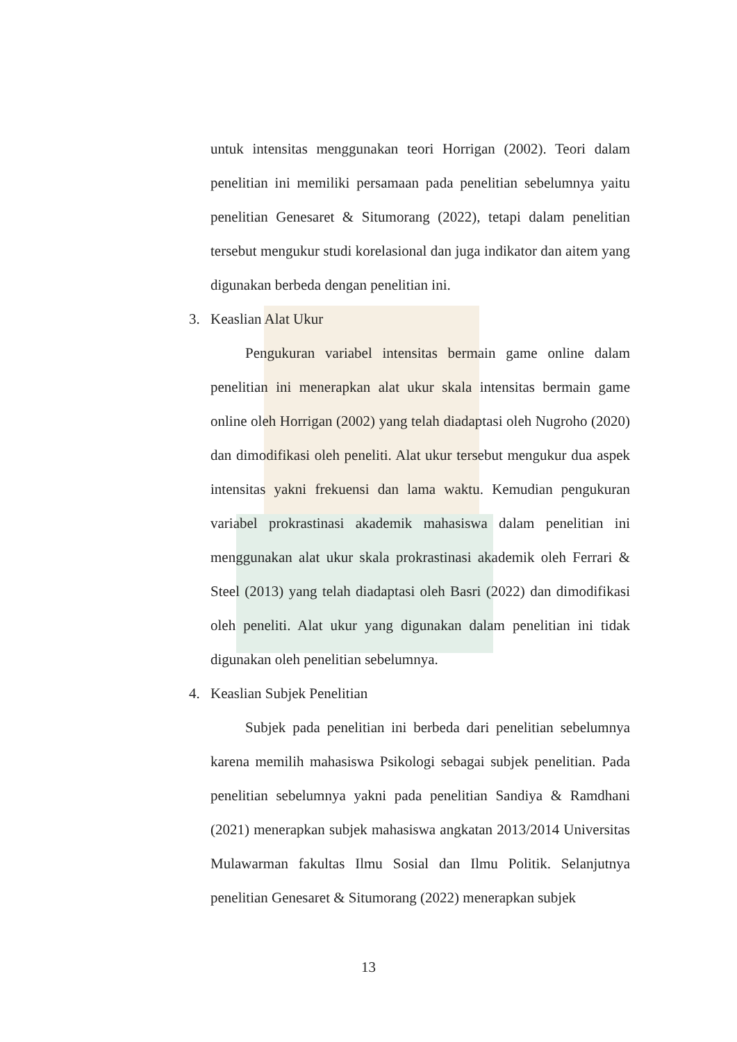untuk intensitas menggunakan teori Horrigan (2002). Teori dalam penelitian ini memiliki persamaan pada penelitian sebelumnya yaitu penelitian Genesaret & Situmorang (2022), tetapi dalam penelitian tersebut mengukur studi korelasional dan juga indikator dan aitem yang digunakan berbeda dengan penelitian ini.
3. Keaslian Alat Ukur
Pengukuran variabel intensitas bermain game online dalam penelitian ini menerapkan alat ukur skala intensitas bermain game online oleh Horrigan (2002) yang telah diadaptasi oleh Nugroho (2020) dan dimodifikasi oleh peneliti. Alat ukur tersebut mengukur dua aspek intensitas yakni frekuensi dan lama waktu. Kemudian pengukuran variabel prokrastinasi akademik mahasiswa dalam penelitian ini menggunakan alat ukur skala prokrastinasi akademik oleh Ferrari & Steel (2013) yang telah diadaptasi oleh Basri (2022) dan dimodifikasi oleh peneliti. Alat ukur yang digunakan dalam penelitian ini tidak digunakan oleh penelitian sebelumnya.
4. Keaslian Subjek Penelitian
Subjek pada penelitian ini berbeda dari penelitian sebelumnya karena memilih mahasiswa Psikologi sebagai subjek penelitian. Pada penelitian sebelumnya yakni pada penelitian Sandiya & Ramdhani (2021) menerapkan subjek mahasiswa angkatan 2013/2014 Universitas Mulawarman fakultas Ilmu Sosial dan Ilmu Politik. Selanjutnya penelitian Genesaret & Situmorang (2022) menerapkan subjek
13